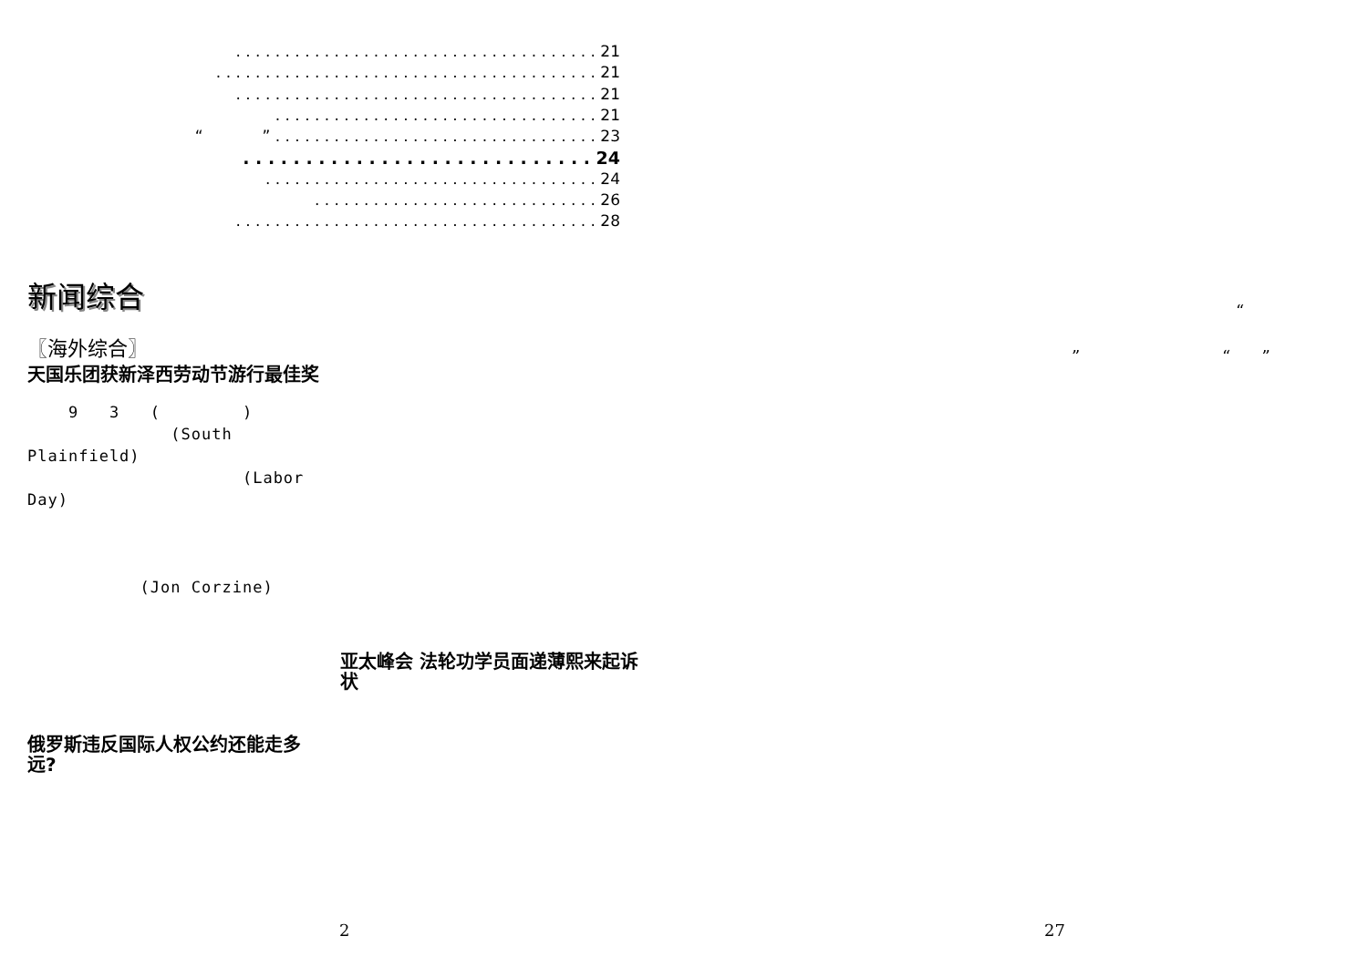. . . . . . . . . . . . . . . . . . . . . . . . . . . . . . . . . . . . . 21
. . . . . . . . . . . . . . . . . . . . . . . . . . . . . . . . . . . . . . . 21
. . . . . . . . . . . . . . . . . . . . . . . . . . . . . . . . . . . . . 21
. . . . . . . . . . . . . . . . . . . . . . . . . . . . . . . . . 21
“ ” . . . . . . . . . . . . . . . . . . . . . . . . . . . . . . . . . 23
. . . . . . . . . . . . . . . . . . . . . . . . . . . . 24
. . . . . . . . . . . . . . . . . . . . . . . . . . . . . . . . . . 24
. . . . . . . . . . . . . . . . . . . . . . . . . . . . . 26
. . . . . . . . . . . . . . . . . . . . . . . . . . . . . . . . . . . . . 28
新闻综合
〖海外综合〗
天国乐团获新泽西劳动节游行最佳奖
9 3 ( )
(South
Plainfield)
(Labor
Day)
(Jon Corzine)
俄罗斯违反国际人权公约还能走多远?
亚太峰会 法轮功学员面递薄熙来起诉状
“
” “ ”
2 27